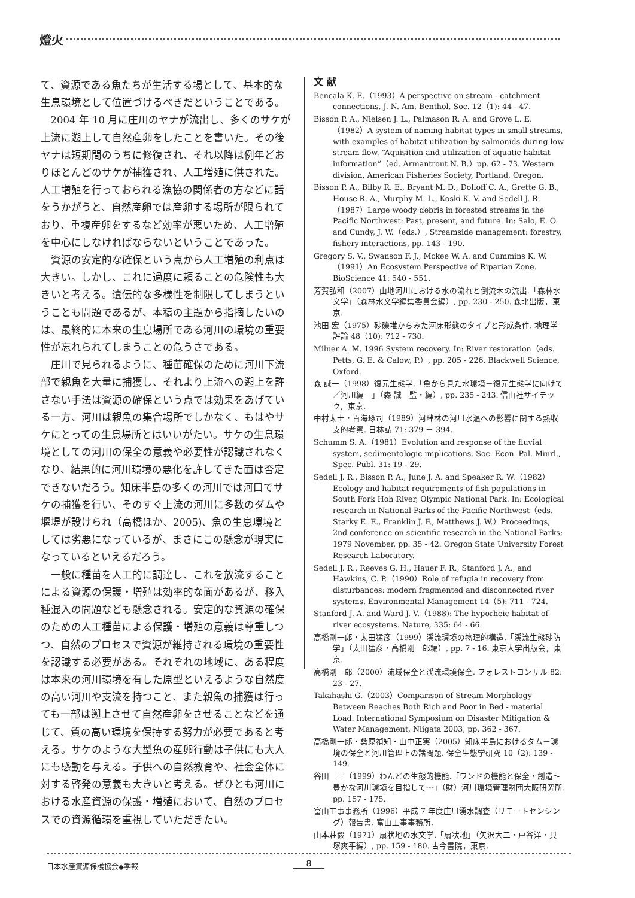燈火
て、資源である魚たちが生活する場として、基本的な生息環境として位置づけるべきだということである。
2004 年 10 月に庄川のヤナが流出し、多くのサケが上流に遡上して自然産卵をしたことを書いた。その後ヤナは短期間のうちに修復され、それ以降は例年どおりほとんどのサケが捕獲され、人工増殖に供された。人工増殖を行っておられる漁協の関係者の方などに話をうかがうと、自然産卵では産卵する場所が限られており、重複産卵をするなど効率が悪いため、人工増殖を中心にしなければならないということであった。
資源の安定的な確保という点から人工増殖の利点は大きい。しかし、これに過度に頼ることの危険性も大きいと考える。遺伝的な多様性を制限してしまうということも問題であるが、本稿の主題から指摘したいのは、最終的に本来の生息場所である河川の環境の重要性が忘れられてしまうことの危うさである。
庄川で見られるように、種苗確保のために河川下流部で親魚を大量に捕獲し、それより上流への遡上を許さない手法は資源の確保という点では効果をあげている一方、河川は親魚の集合場所でしかなく、もはやサケにとっての生息場所とはいいがたい。サケの生息環境としての河川の保全の意義や必要性が認識されなくなり、結果的に河川環境の悪化を許してきた面は否定できないだろう。知床半島の多くの河川では河口でサケの捕獲を行い、そのすぐ上流の河川に多数のダムや堰堤が設けられ（高橋ほか、2005)、魚の生息環境としては劣悪になっているが、まさにこの懸念が現実になっているといえるだろう。
一般に種苗を人工的に調達し、これを放流することによる資源の保護・増殖は効率的な面があるが、移入種混入の問題なども懸念される。安定的な資源の確保のための人工種苗による保護・増殖の意義は尊重しつつ、自然のプロセスで資源が維持される環境の重要性を認識する必要がある。それぞれの地域に、ある程度は本来の河川環境を有した原型といえるような自然度の高い河川や支流を持つこと、また親魚の捕獲は行っても一部は遡上させて自然産卵をさせることなどを通じて、質の高い環境を保持する努力が必要であると考える。サケのような大型魚の産卵行動は子供にも大人にも感動を与える。子供への自然教育や、社会全体に対する啓発の意義も大きいと考える。ぜひとも河川における水産資源の保護・増殖において、自然のプロセスでの資源循環を重視していただきたい。
文 献
Bencala K. E.（1993）A perspective on stream - catchment connections. J. N. Am. Benthol. Soc. 12（1): 44 - 47.
Bisson P. A., Nielsen J. L., Palmason R. A. and Grove L. E.（1982）A system of naming habitat types in small streams, with examples of habitat utilization by salmonids during low stream flow. “Aquisition and utilization of aquatic habitat information”（ed. Armantrout N. B.）pp. 62 - 73. Western division, American Fisheries Society, Portland, Oregon.
Bisson P. A., Bilby R. E., Bryant M. D., Dolloff C. A., Grette G. B., House R. A., Murphy M. L., Koski K. V. and Sedell J. R.（1987）Large woody debris in forested streams in the Pacific Northwest: Past, present, and future. In: Salo, E. O. and Cundy, J. W.（eds.）, Streamside management: forestry, fishery interactions, pp. 143 - 190.
Gregory S. V., Swanson F. J., Mckee W. A. and Cummins K. W.（1991）An Ecosystem Perspective of Riparian Zone. BioScience 41: 540 - 551.
芳賀弘和（2007）山地河川における水の流れと倒流木の流出.「森林水文学」（森林水文学編集委員会編）, pp. 230 - 250. 森北出版，東京.
池田 宏（1975）砂礫堆からみた河床形態のタイプと形成条件. 地理学評論 48（10): 712 - 730.
Milner A. M. 1996 System recovery. In: River restoration（eds. Petts, G. E. & Calow, P.）, pp. 205 - 226. Blackwell Science, Oxford.
森 誠一（1998）復元生態学.「魚から見た水環境－復元生態学に向けて／河川編－」（森 誠一監・編）, pp. 235 - 243. 信山社サイテック，東京.
中村太士・百海琢司（1989）河畔林の河川水温への影響に関する熱収支的考察. 日林誌 71: 379 － 394.
Schumm S. A.（1981）Evolution and response of the fluvial system, sedimentologic implications. Soc. Econ. Pal. Minrl., Spec. Publ. 31: 19 - 29.
Sedell J. R., Bisson P. A., June J. A. and Speaker R. W.（1982）Ecology and habitat requirements of fish populations in South Fork Hoh River, Olympic National Park. In: Ecological research in National Parks of the Pacific Northwest（eds. Starky E. E., Franklin J. F., Matthews J. W.）Proceedings, 2nd conference on scientific research in the National Parks; 1979 November, pp. 35 - 42. Oregon State University Forest Research Laboratory.
Sedell J. R., Reeves G. H., Hauer F. R., Stanford J. A., and Hawkins, C. P.（1990）Role of refugia in recovery from disturbances: modern fragmented and disconnected river systems. Environmental Management 14（5): 711 - 724.
Stanford J. A. and Ward J. V.（1988): The hyporheic habitat of river ecosystems. Nature, 335: 64 - 66.
高橋剛一郎・太田猛彦（1999）渓流環境の物理的構造.「渓流生態砂防学」（太田猛彦・高橋剛一郎編）, pp. 7 - 16. 東京大学出版会，東京.
高橋剛一郎（2000）流域保全と渓流環境保全. フォレストコンサル 82: 23 - 27.
Takahashi G.（2003）Comparison of Stream Morphology Between Reaches Both Rich and Poor in Bed - material Load. International Symposium on Disaster Mitigation & Water Management, Niigata 2003, pp. 362 - 367.
高橋剛一郎・桑原禎知・山中正実（2005）知床半島におけるダム－環境の保全と河川管理上の諸問題. 保全生態学研究 10（2): 139 - 149.
谷田一三（1999）わんどの生態的機能.「ワンドの機能と保全・創造～豊かな河川環境を目指して～」（財）河川環境管理財団大阪研究所. pp. 157 - 175.
富山工事事務所（1996）平成 7 年度庄川湧水調査（リモートセンシング）報告書. 富山工事事務所.
山本荘毅（1971）扇状地の水文学.「扇状地」（矢沢大二・戸谷洋・貝塚爽平編）, pp. 159 - 180. 古今書院，東京.
日本水産資源保護協会◆季報 8